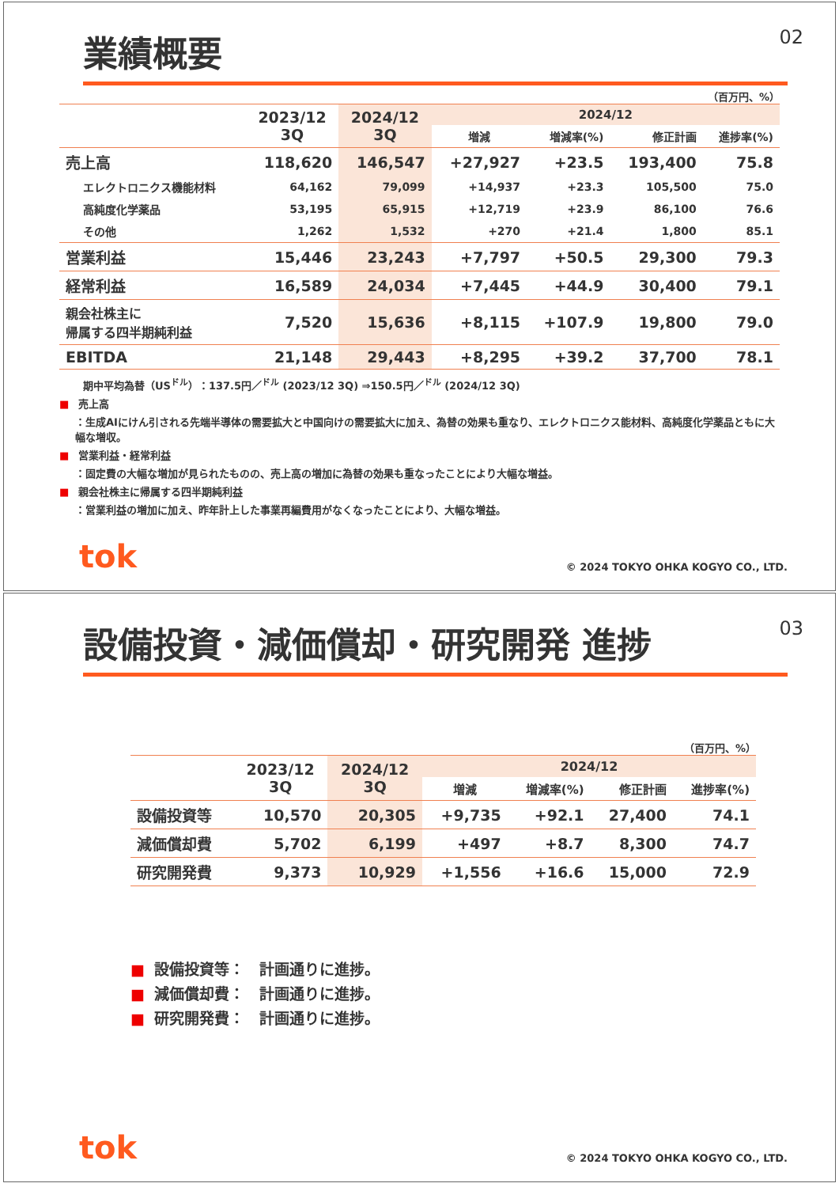業績概要
02
（百万円、%）
| | 2023/12 3Q | 2024/12 3Q | 2024/12 | | | |
| --- | --- | --- | --- | --- | --- | --- |
| | | | 増減 | 増減率(%) | 修正計画 | 進捗率(%) |
| 売上高 | 118,620 | 146,547 | +27,927 | +23.5 | 193,400 | 75.8 |
| エレクトロニクス機能材料 | 64,162 | 79,099 | +14,937 | +23.3 | 105,500 | 75.0 |
| 高純度化学薬品 | 53,195 | 65,915 | +12,719 | +23.9 | 86,100 | 76.6 |
| その他 | 1,262 | 1,532 | +270 | +21.4 | 1,800 | 85.1 |
| 営業利益 | 15,446 | 23,243 | +7,797 | +50.5 | 29,300 | 79.3 |
| 経常利益 | 16,589 | 24,034 | +7,445 | +44.9 | 30,400 | 79.1 |
| 親会社株主に 帰属する四半期純利益 | 7,520 | 15,636 | +8,115 | +107.9 | 19,800 | 79.0 |
| EBITDA | 21,148 | 29,443 | +8,295 | +39.2 | 37,700 | 78.1 |
期中平均為替（US<sup>ドル</sup>）：137.5円／<sup>ドル</sup> (2023/12 3Q) ⇒150.5円／<sup>ドル</sup> (2024/12 3Q)
■ 売上高
：生成AIにけん引される先端半導体の需要拡大と中国向けの需要拡大に加え、為替の効果も重なり、エレクトロニクス能材料、高純度化学薬品ともに大幅な増収。
■ 営業利益・経常利益
：固定費の大幅な増加が見られたものの、売上高の増加に為替の効果も重なったことにより大幅な増益。
■ 親会社株主に帰属する四半期純利益
：営業利益の増加に加え、昨年計上した事業再編費用がなくなったことにより、大幅な増益。
tok
© 2024 TOKYO OHKA KOGYO CO., LTD.
設備投資・減価償却・研究開発 進捗
03
（百万円、%）
| | 2023/12 3Q | 2024/12 3Q | 2024/12 | | | |
| --- | --- | --- | --- | --- | --- | --- |
| | | | 増減 | 増減率(%) | 修正計画 | 進捗率(%) |
| 設備投資等 | 10,570 | 20,305 | +9,735 | +92.1 | 27,400 | 74.1 |
| 減価償却費 | 5,702 | 6,199 | +497 | +8.7 | 8,300 | 74.7 |
| 研究開発費 | 9,373 | 10,929 | +1,556 | +16.6 | 15,000 | 72.9 |
■ 設備投資等：　計画通りに進捗。
■ 減価償却費：　計画通りに進捗。
■ 研究開発費：　計画通りに進捗。
tok
© 2024 TOKYO OHKA KOGYO CO., LTD.